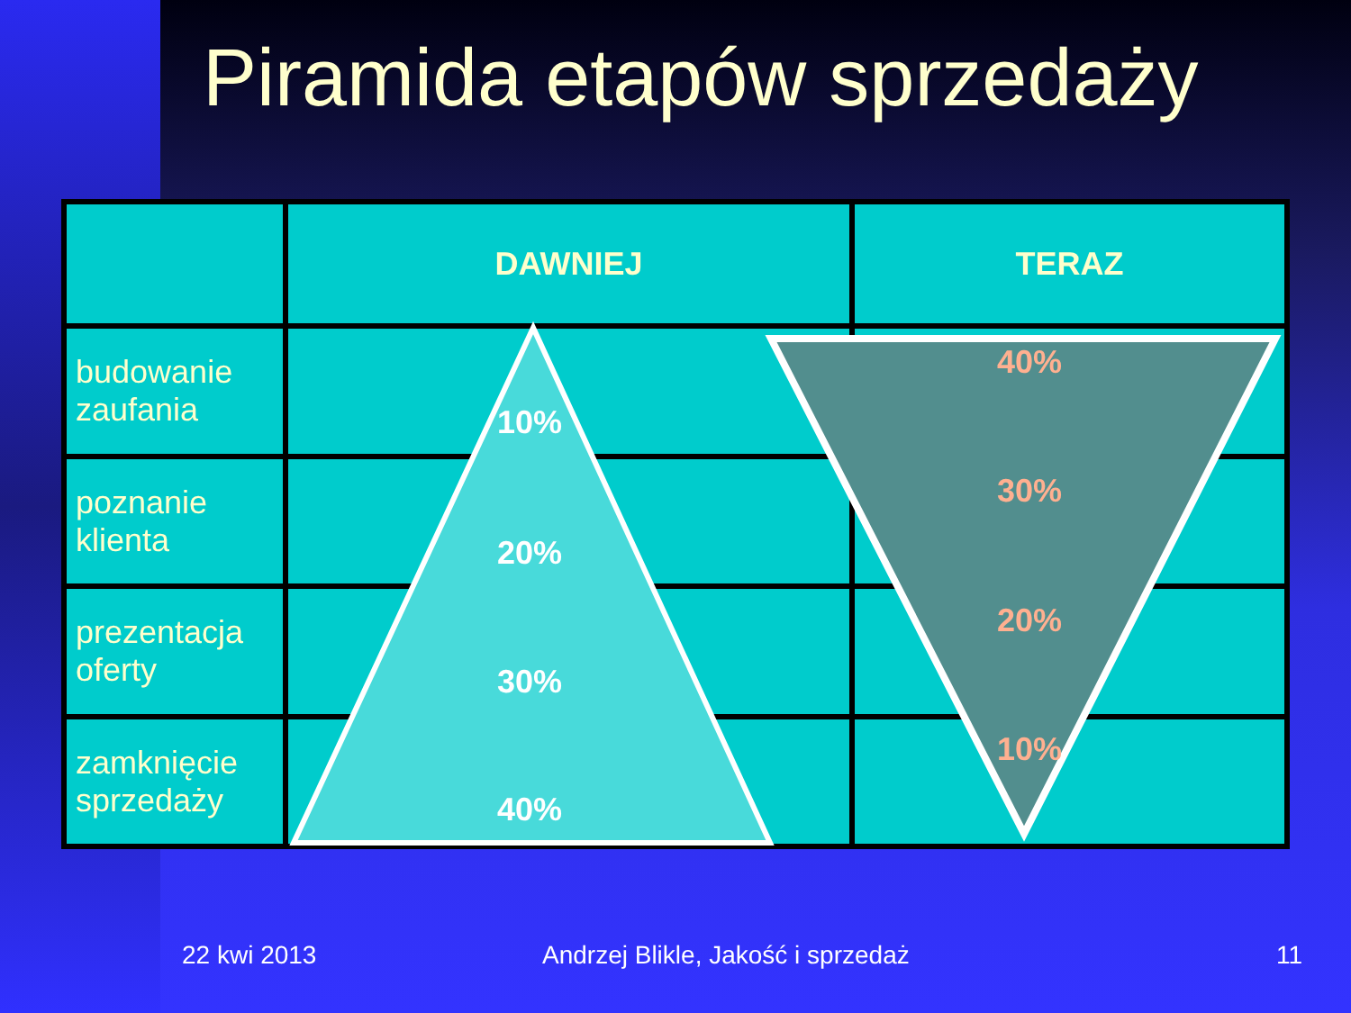Piramida etapów sprzedaży
| | DAWNIEJ | TERAZ |
| --- | --- | --- |
| budowanie zaufania | | |
| poznanie klienta | | |
| prezentacja oferty | | |
| zamknięcie sprzedaży | | |
10%
20%
30%
40%
40%
30%
20%
10%
22 kwi 2013
Andrzej Blikle, Jakość i sprzedaż
11